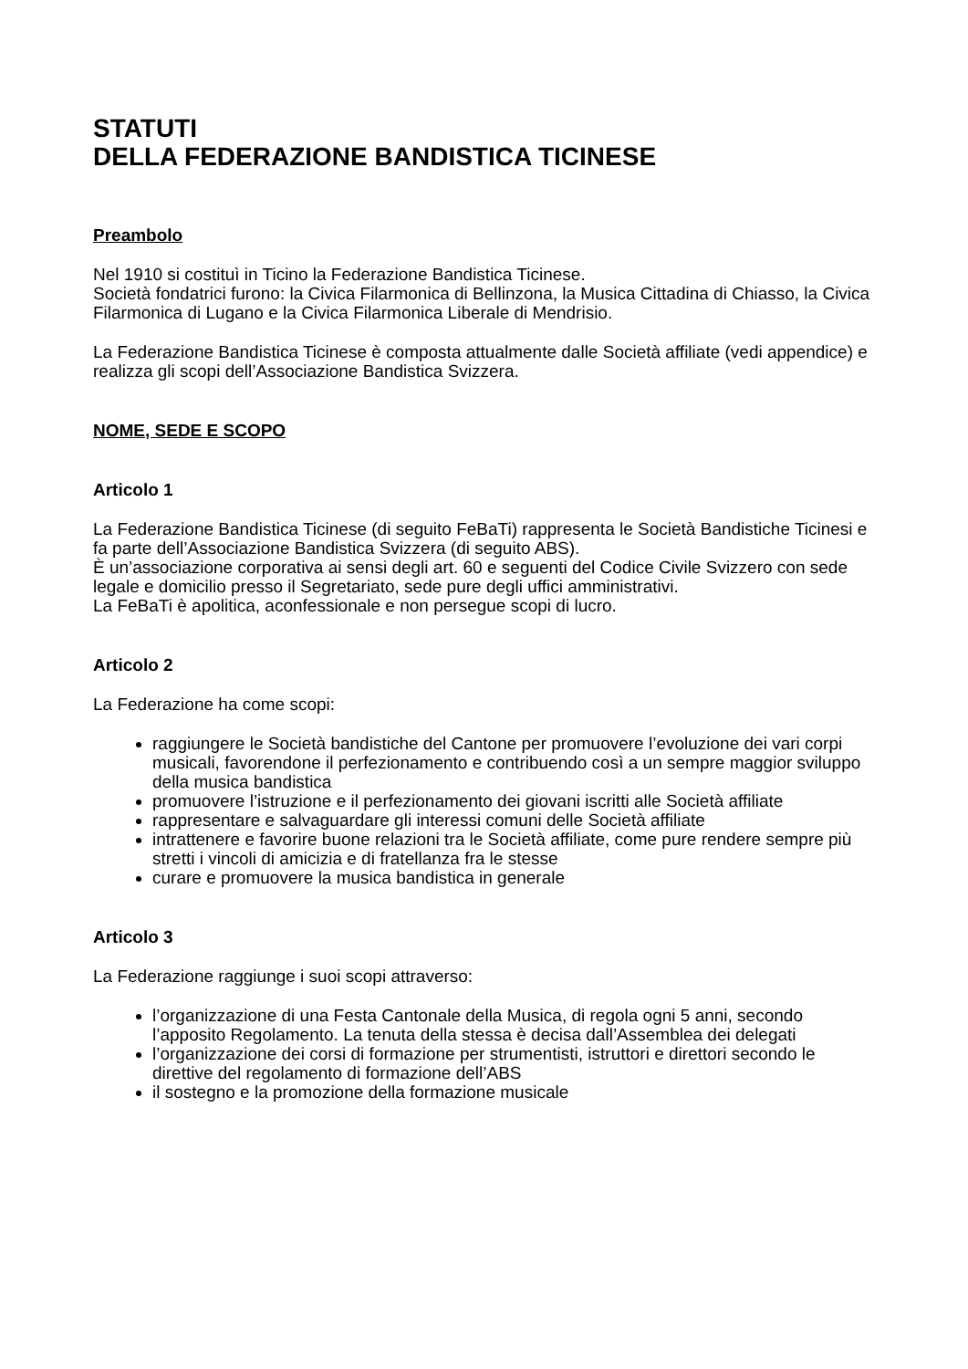STATUTI
DELLA FEDERAZIONE BANDISTICA TICINESE
Preambolo
Nel 1910 si costituì in Ticino la Federazione Bandistica Ticinese.
Società fondatrici furono: la Civica Filarmonica di Bellinzona, la Musica Cittadina di Chiasso, la Civica Filarmonica di Lugano e la Civica Filarmonica Liberale di Mendrisio.
La Federazione Bandistica Ticinese è composta attualmente dalle Società affiliate (vedi appendice) e realizza gli scopi dell’Associazione Bandistica Svizzera.
NOME, SEDE E SCOPO
Articolo 1
La Federazione Bandistica Ticinese (di seguito FeBaTi) rappresenta le Società Bandistiche Ticinesi e fa parte dell’Associazione Bandistica Svizzera (di seguito ABS).
È un’associazione corporativa ai sensi degli art. 60 e seguenti del Codice Civile Svizzero con sede legale e domicilio presso il Segretariato, sede pure degli uffici amministrativi.
La FeBaTi è apolitica, aconfessionale e non persegue scopi di lucro.
Articolo 2
La Federazione ha come scopi:
raggiungere le Società bandistiche del Cantone per promuovere l’evoluzione dei vari corpi musicali, favorendone il perfezionamento e contribuendo così a un sempre maggior sviluppo della musica bandistica
promuovere l’istruzione e il perfezionamento dei giovani iscritti alle Società affiliate
rappresentare e salvaguardare gli interessi comuni delle Società affiliate
intrattenere e favorire buone relazioni tra le Società affiliate, come pure rendere sempre più stretti i vincoli di amicizia e di fratellanza fra le stesse
curare e promuovere la musica bandistica in generale
Articolo 3
La Federazione raggiunge i suoi scopi attraverso:
l’organizzazione di una Festa Cantonale della Musica, di regola ogni 5 anni, secondo l’apposito Regolamento. La tenuta della stessa è decisa dall’Assemblea dei delegati
l’organizzazione dei corsi di formazione per strumentisti, istruttori e direttori secondo le direttive del regolamento di formazione dell’ABS
il sostegno e la promozione della formazione musicale